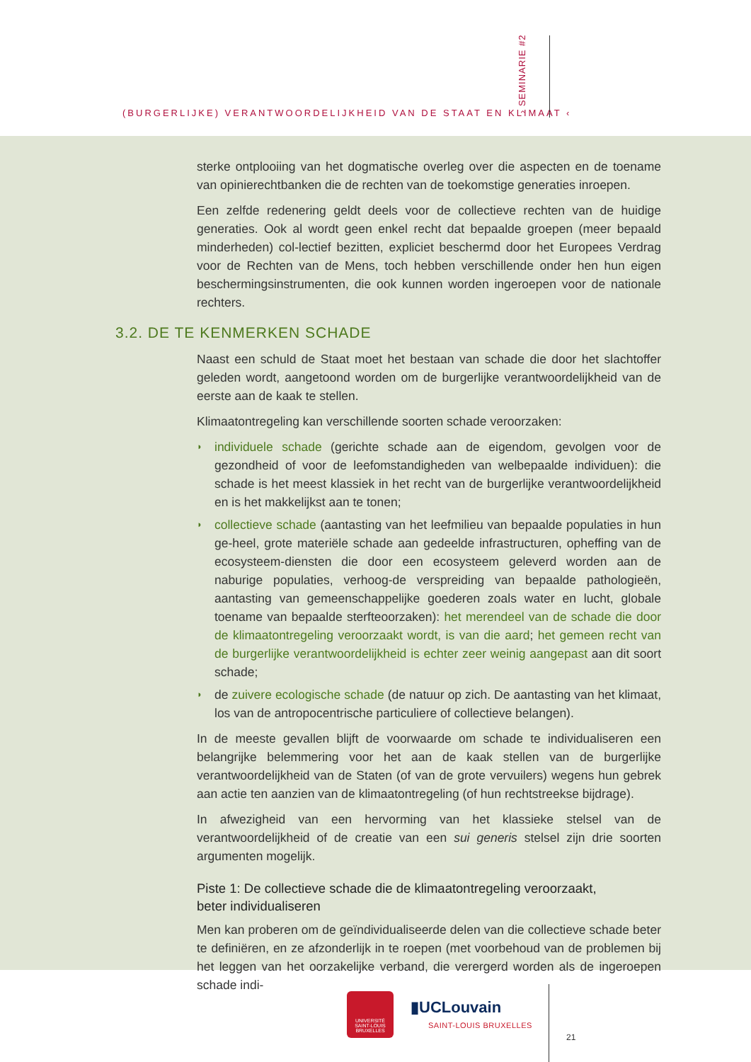(BURGERLIJKE) VERANTWOORDELIJKHEID VAN DE STAAT EN KLIMAAT ‹
› SEMINARIE #2
sterke ontplooiing van het dogmatische overleg over die aspecten en de toename van opinierechtbanken die de rechten van de toekomstige generaties inroepen.
Een zelfde redenering geldt deels voor de collectieve rechten van de huidige generaties. Ook al wordt geen enkel recht dat bepaalde groepen (meer bepaald minderheden) col-lectief bezitten, expliciet beschermd door het Europees Verdrag voor de Rechten van de Mens, toch hebben verschillende onder hen hun eigen beschermingsinstrumenten, die ook kunnen worden ingeroepen voor de nationale rechters.
3.2. DE TE KENMERKEN SCHADE
Naast een schuld de Staat moet het bestaan van schade die door het slachtoffer geleden wordt, aangetoond worden om de burgerlijke verantwoordelijkheid van de eerste aan de kaak te stellen.
Klimaatontregeling kan verschillende soorten schade veroorzaken:
◗ individuele schade (gerichte schade aan de eigendom, gevolgen voor de gezondheid of voor de leefomstandigheden van welbepaalde individuen): die schade is het meest klassiek in het recht van de burgerlijke verantwoordelijkheid en is het makkelijkst aan te tonen;
◗ collectieve schade (aantasting van het leefmilieu van bepaalde populaties in hun ge-heel, grote materiële schade aan gedeelde infrastructuren, opheffing van de ecosysteem-diensten die door een ecosysteem geleverd worden aan de naburige populaties, verhoog-de verspreiding van bepaalde pathologieën, aantasting van gemeenschappelijke goederen zoals water en lucht, globale toename van bepaalde sterfteoorzaken): het merendeel van de schade die door de klimaatontregeling veroorzaakt wordt, is van die aard; het gemeen recht van de burgerlijke verantwoordelijkheid is echter zeer weinig aangepast aan dit soort schade;
◗ de zuivere ecologische schade (de natuur op zich. De aantasting van het klimaat, los van de antropocentrische particuliere of collectieve belangen).
In de meeste gevallen blijft de voorwaarde om schade te individualiseren een belangrijke belemmering voor het aan de kaak stellen van de burgerlijke verantwoordelijkheid van de Staten (of van de grote vervuilers) wegens hun gebrek aan actie ten aanzien van de klimaatontregeling (of hun rechtstreekse bijdrage).
In afwezigheid van een hervorming van het klassieke stelsel van de verantwoordelijkheid of de creatie van een sui generis stelsel zijn drie soorten argumenten mogelijk.
Piste 1: De collectieve schade die de klimaatontregeling veroorzaakt,
beter individualiseren
Men kan proberen om de geïndividualiseerde delen van die collectieve schade beter te definiëren, en ze afzonderlijk in te roepen (met voorbehoud van de problemen bij het leggen van het oorzakelijke verband, die verergerd worden als de ingeroepen schade indi-
UNIVERSITÉ
SAINT-LOUIS
BRUXELLES
▮UCLouvain
SAINT-LOUIS BRUXELLES
21